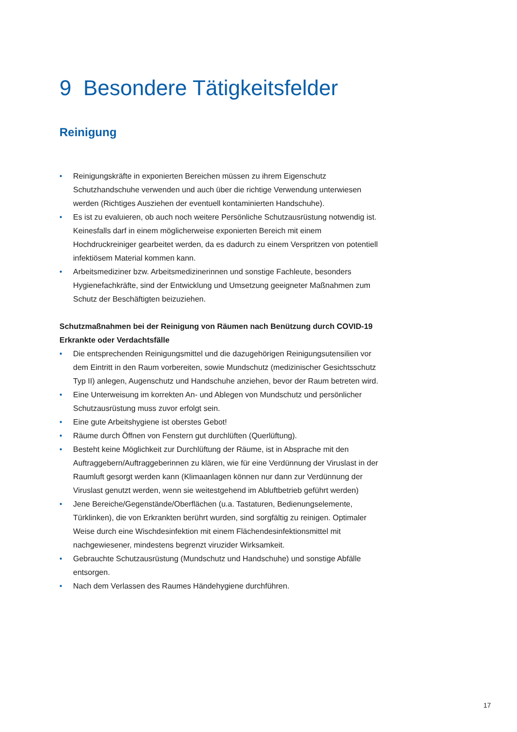9 Besondere Tätigkeitsfelder
Reinigung
• Reinigungskräfte in exponierten Bereichen müssen zu ihrem Eigenschutz Schutzhandschuhe verwenden und auch über die richtige Verwendung unterwiesen werden (Richtiges Ausziehen der eventuell kontaminierten Handschuhe).
• Es ist zu evaluieren, ob auch noch weitere Persönliche Schutzausrüstung notwendig ist. Keinesfalls darf in einem möglicherweise exponierten Bereich mit einem Hochdruckreiniger gearbeitet werden, da es dadurch zu einem Verspritzen von potentiell infektiösem Material kommen kann.
• Arbeitsmediziner bzw. Arbeitsmedizinerinnen und sonstige Fachleute, besonders Hygienefachkräfte, sind der Entwicklung und Umsetzung geeigneter Maßnahmen zum Schutz der Beschäftigten beizuziehen.
Schutzmaßnahmen bei der Reinigung von Räumen nach Benützung durch COVID-19 Erkrankte oder Verdachtsfälle
• Die entsprechenden Reinigungsmittel und die dazugehörigen Reinigungsutensilien vor dem Eintritt in den Raum vorbereiten, sowie Mundschutz (medizinischer Gesichtsschutz Typ II) anlegen, Augenschutz und Handschuhe anziehen, bevor der Raum betreten wird.
• Eine Unterweisung im korrekten An- und Ablegen von Mundschutz und persönlicher Schutzausrüstung muss zuvor erfolgt sein.
• Eine gute Arbeitshygiene ist oberstes Gebot!
• Räume durch Öffnen von Fenstern gut durchlüften (Querlüftung).
• Besteht keine Möglichkeit zur Durchlüftung der Räume, ist in Absprache mit den Auftraggebern/Auftraggeberinnen zu klären, wie für eine Verdünnung der Viruslast in der Raumluft gesorgt werden kann (Klimaanlagen können nur dann zur Verdünnung der Viruslast genutzt werden, wenn sie weitestgehend im Abluftbetrieb geführt werden)
• Jene Bereiche/Gegenstände/Oberflächen (u.a. Tastaturen, Bedienungselemente, Türklinken), die von Erkrankten berührt wurden, sind sorgfältig zu reinigen. Optimaler Weise durch eine Wischdesinfektion mit einem Flächendesinfektionsmittel mit nachgewiesener, mindestens begrenzt viruzider Wirksamkeit.
• Gebrauchte Schutzausrüstung (Mundschutz und Handschuhe) und sonstige Abfälle entsorgen.
• Nach dem Verlassen des Raumes Händehygiene durchführen.
17